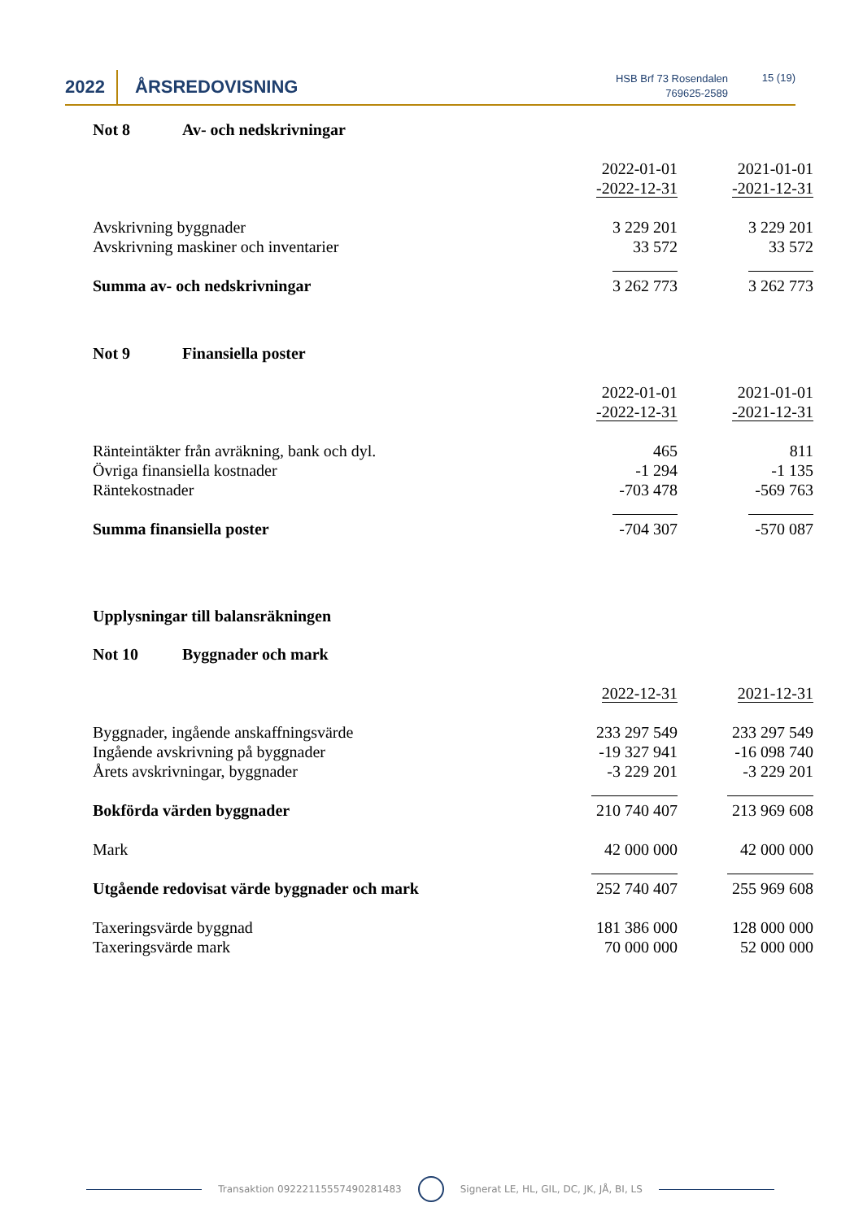2022 ÅRSREDOVISNING
HSB Brf 73 Rosendalen
769625-2589
15 (19)
Not 8 Av- och nedskrivningar
| | 2022-01-01 -2022-12-31 | 2021-01-01 -2021-12-31 |
| Avskrivning byggnader | 3 229 201 | 3 229 201 |
| Avskrivning maskiner och inventarier | 33 572 | 33 572 |
| Summa av- och nedskrivningar | 3 262 773 | 3 262 773 |
Not 9 Finansiella poster
| | 2022-01-01 -2022-12-31 | 2021-01-01 -2021-12-31 |
| Ränteintäkter från avräkning, bank och dyl. | 465 | 811 |
| Övriga finansiella kostnader | -1 294 | -1 135 |
| Räntekostnader | -703 478 | -569 763 |
| Summa finansiella poster | -704 307 | -570 087 |
Upplysningar till balansräkningen
Not 10 Byggnader och mark
| | 2022-12-31 | 2021-12-31 |
| Byggnader, ingående anskaffningsvärde | 233 297 549 | 233 297 549 |
| Ingående avskrivning på byggnader | -19 327 941 | -16 098 740 |
| Årets avskrivningar, byggnader | -3 229 201 | -3 229 201 |
| Bokförda värden byggnader | 210 740 407 | 213 969 608 |
| Mark | 42 000 000 | 42 000 000 |
| Utgående redovisat värde byggnader och mark | 252 740 407 | 255 969 608 |
| Taxeringsvärde byggnad | 181 386 000 | 128 000 000 |
| Taxeringsvärde mark | 70 000 000 | 52 000 000 |
Transaktion 09222115557490281483 Signerat LE, HL, GIL, DC, JK, JÅ, BI, LS